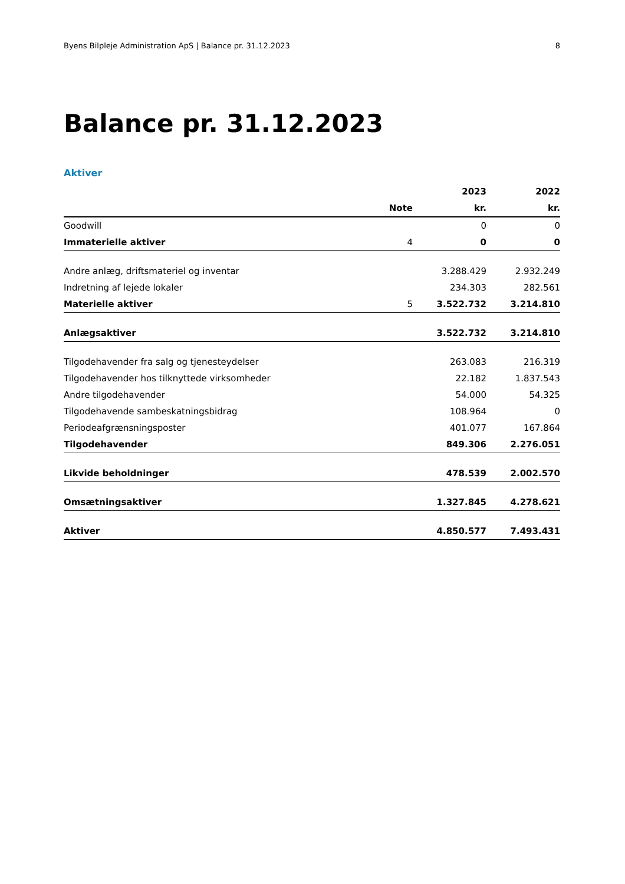Byens Bilpleje Administration ApS | Balance pr. 31.12.2023 8
Balance pr. 31.12.2023
Aktiver
| | | 2023 | 2022 |
| --- | --- | --- | --- |
| | Note | kr. | kr. |
| Goodwill | | 0 | 0 |
| Immaterielle aktiver | 4 | 0 | 0 |
| Andre anlæg, driftsmateriel og inventar | | 3.288.429 | 2.932.249 |
| Indretning af lejede lokaler | | 234.303 | 282.561 |
| Materielle aktiver | 5 | 3.522.732 | 3.214.810 |
| Anlægsaktiver | | 3.522.732 | 3.214.810 |
| Tilgodehavender fra salg og tjenesteydelser | | 263.083 | 216.319 |
| Tilgodehavender hos tilknyttede virksomheder | | 22.182 | 1.837.543 |
| Andre tilgodehavender | | 54.000 | 54.325 |
| Tilgodehavende sambeskatningsbidrag | | 108.964 | 0 |
| Periodeafgrænsningsposter | | 401.077 | 167.864 |
| Tilgodehavender | | 849.306 | 2.276.051 |
| Likvide beholdninger | | 478.539 | 2.002.570 |
| Omsætningsaktiver | | 1.327.845 | 4.278.621 |
| Aktiver | | 4.850.577 | 7.493.431 |